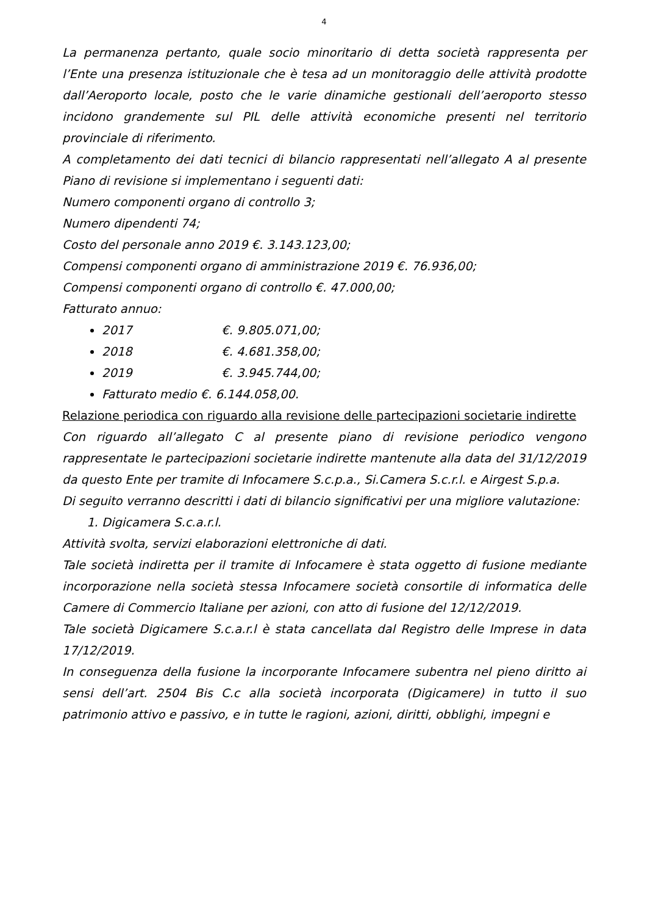4
La permanenza pertanto, quale socio minoritario di detta società rappresenta per l’Ente una presenza istituzionale che è tesa ad un monitoraggio delle attività prodotte dall’Aeroporto locale, posto che le varie dinamiche gestionali dell’aeroporto stesso incidono grandemente sul PIL delle attività economiche presenti nel territorio provinciale di riferimento.
A completamento dei dati tecnici di bilancio rappresentati nell’allegato A al presente Piano di revisione si implementano i seguenti dati:
Numero componenti organo di controllo 3;
Numero dipendenti 74;
Costo del personale anno 2019 €. 3.143.123,00;
Compensi componenti organo di amministrazione 2019 €. 76.936,00;
Compensi componenti organo di controllo €. 47.000,00;
Fatturato annuo:
2017 €. 9.805.071,00;
2018 €. 4.681.358,00;
2019 €. 3.945.744,00;
Fatturato medio €. 6.144.058,00.
Relazione periodica con riguardo alla revisione delle partecipazioni societarie indirette
Con riguardo all’allegato C al presente piano di revisione periodico vengono rappresentate le partecipazioni societarie indirette mantenute alla data del 31/12/2019 da questo Ente per tramite di Infocamere S.c.p.a., Si.Camera S.c.r.l. e Airgest S.p.a.
Di seguito verranno descritti i dati di bilancio significativi per una migliore valutazione:
1. Digicamera S.c.a.r.l.
Attività svolta, servizi elaborazioni elettroniche di dati.
Tale società indiretta per il tramite di Infocamere è stata oggetto di fusione mediante incorporazione nella società stessa Infocamere società consortile di informatica delle Camere di Commercio Italiane per azioni, con atto di fusione del 12/12/2019.
Tale società Digicamere S.c.a.r.l è stata cancellata dal Registro delle Imprese in data 17/12/2019.
In conseguenza della fusione la incorporante Infocamere subentra nel pieno diritto ai sensi dell’art. 2504 Bis C.c alla società incorporata (Digicamere) in tutto il suo patrimonio attivo e passivo, e in tutte le ragioni, azioni, diritti, obblighi, impegni e